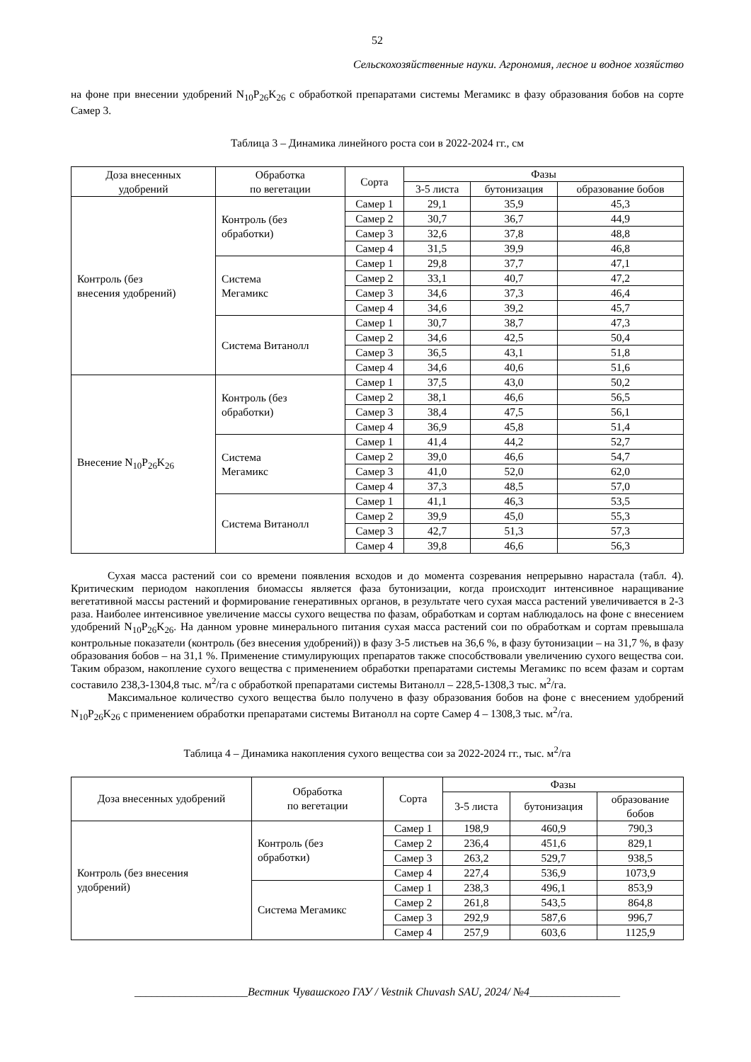52
Сельскохозяйственные науки. Агрономия, лесное и водное хозяйство
на фоне при внесении удобрений N<sub>10</sub>P<sub>26</sub>K<sub>26</sub> с обработкой препаратами системы Мегамикс в фазу образования бобов на сорте Самер 3.
Таблица 3 – Динамика линейного роста сои в 2022-2024 гг., см
| Доза внесенных удобрений | Обработка по вегетации | Сорта | Фазы | | |
| --- | --- | --- | --- | --- | --- |
| | | | 3-5 листа | бутонизация | образование бобов |
| Контроль (без внесения удобрений) | Контроль (без обработки) | Самер 1 | 29,1 | 35,9 | 45,3 |
| | | Самер 2 | 30,7 | 36,7 | 44,9 |
| | | Самер 3 | 32,6 | 37,8 | 48,8 |
| | | Самер 4 | 31,5 | 39,9 | 46,8 |
| | Система Мегамикс | Самер 1 | 29,8 | 37,7 | 47,1 |
| | | Самер 2 | 33,1 | 40,7 | 47,2 |
| | | Самер 3 | 34,6 | 37,3 | 46,4 |
| | | Самер 4 | 34,6 | 39,2 | 45,7 |
| | Система Витанолл | Самер 1 | 30,7 | 38,7 | 47,3 |
| | | Самер 2 | 34,6 | 42,5 | 50,4 |
| | | Самер 3 | 36,5 | 43,1 | 51,8 |
| | | Самер 4 | 34,6 | 40,6 | 51,6 |
| Внесение N<sub>10</sub>P<sub>26</sub>K<sub>26</sub> | Контроль (без обработки) | Самер 1 | 37,5 | 43,0 | 50,2 |
| | | Самер 2 | 38,1 | 46,6 | 56,5 |
| | | Самер 3 | 38,4 | 47,5 | 56,1 |
| | | Самер 4 | 36,9 | 45,8 | 51,4 |
| | Система Мегамикс | Самер 1 | 41,4 | 44,2 | 52,7 |
| | | Самер 2 | 39,0 | 46,6 | 54,7 |
| | | Самер 3 | 41,0 | 52,0 | 62,0 |
| | | Самер 4 | 37,3 | 48,5 | 57,0 |
| | Система Витанолл | Самер 1 | 41,1 | 46,3 | 53,5 |
| | | Самер 2 | 39,9 | 45,0 | 55,3 |
| | | Самер 3 | 42,7 | 51,3 | 57,3 |
| | | Самер 4 | 39,8 | 46,6 | 56,3 |
Сухая масса растений сои со времени появления всходов и до момента созревания непрерывно нарастала (табл. 4). Критическим периодом накопления биомассы является фаза бутонизации, когда происходит интенсивное наращивание вегетативной массы растений и формирование генеративных органов, в результате чего сухая масса растений увеличивается в 2-3 раза. Наиболее интенсивное увеличение массы сухого вещества по фазам, обработкам и сортам наблюдалось на фоне с внесением удобрений N<sub>10</sub>P<sub>26</sub>K<sub>26</sub>. На данном уровне минерального питания сухая масса растений сои по обработкам и сортам превышала контрольные показатели (контроль (без внесения удобрений)) в фазу 3-5 листьев на 36,6 %, в фазу бутонизации – на 31,7 %, в фазу образования бобов – на 31,1 %. Применение стимулирующих препаратов также способствовали увеличению сухого вещества сои. Таким образом, накопление сухого вещества с применением обработки препаратами системы Мегамикс по всем фазам и сортам составило 238,3-1304,8 тыс. м<sup>2</sup>/га с обработкой препаратами системы Витанолл – 228,5-1308,3 тыс. м<sup>2</sup>/га.
Максимальное количество сухого вещества было получено в фазу образования бобов на фоне с внесением удобрений N<sub>10</sub>P<sub>26</sub>K<sub>26</sub> с применением обработки препаратами системы Витанолл на сорте Самер 4 – 1308,3 тыс. м<sup>2</sup>/га.
Таблица 4 – Динамика накопления сухого вещества сои за 2022-2024 гг., тыс. м<sup>2</sup>/га
| Доза внесенных удобрений | Обработка по вегетации | Сорта | Фазы | | |
| --- | --- | --- | --- | --- | --- |
| | | | 3-5 листа | бутонизация | образование бобов |
| Контроль (без внесения удобрений) | Контроль (без обработки) | Самер 1 | 198,9 | 460,9 | 790,3 |
| | | Самер 2 | 236,4 | 451,6 | 829,1 |
| | | Самер 3 | 263,2 | 529,7 | 938,5 |
| | | Самер 4 | 227,4 | 536,9 | 1073,9 |
| | Система Мегамикс | Самер 1 | 238,3 | 496,1 | 853,9 |
| | | Самер 2 | 261,8 | 543,5 | 864,8 |
| | | Самер 3 | 292,9 | 587,6 | 996,7 |
| | | Самер 4 | 257,9 | 603,6 | 1125,9 |
____________________Вестник Чувашского ГАУ / Vestnik Chuvash SAU, 2024/ №4________________